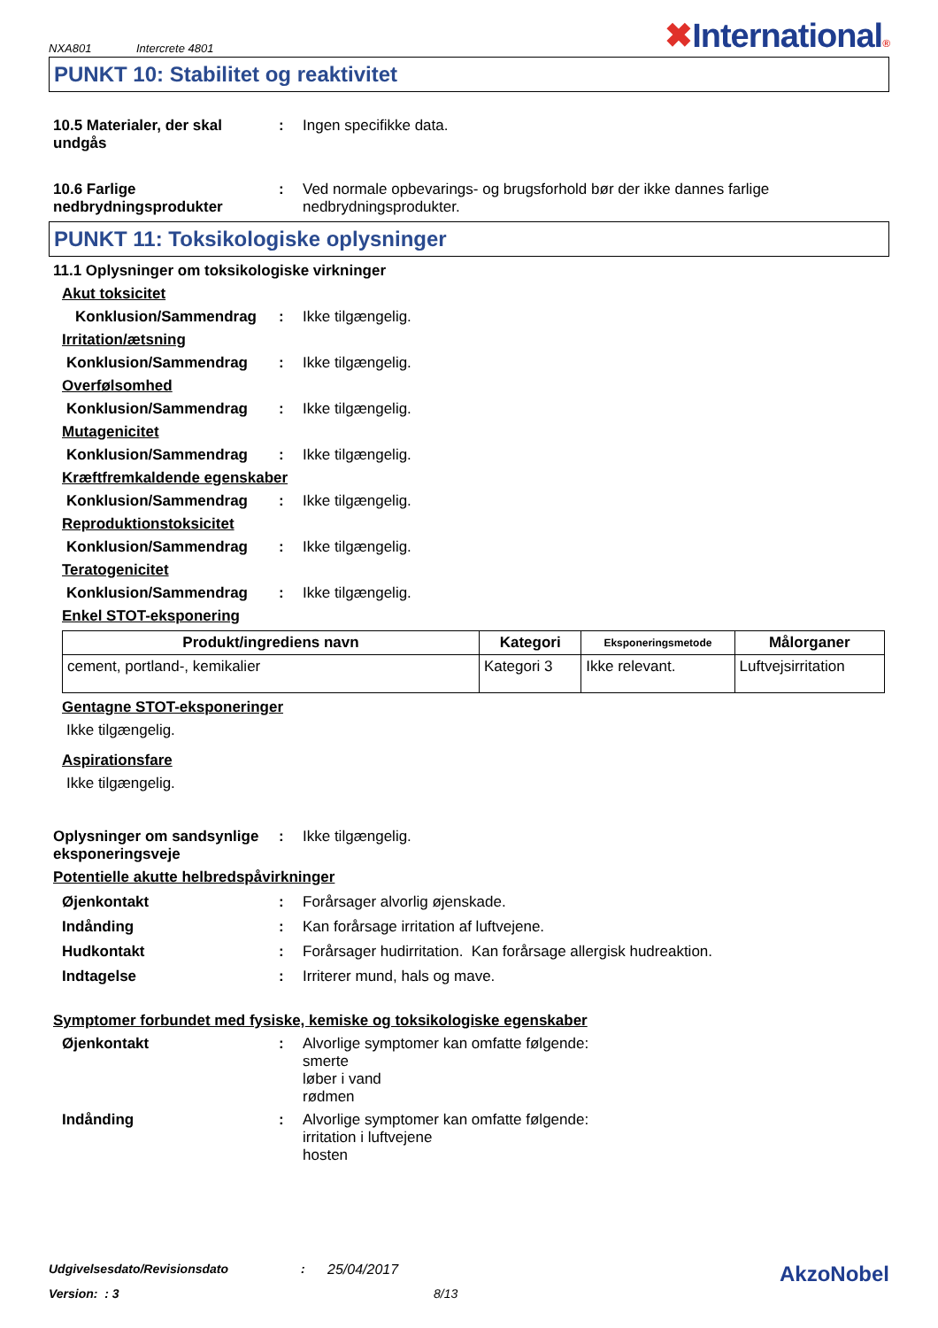NXA801 Intercrete 4801
✖International®
PUNKT 10: Stabilitet og reaktivitet
10.5 Materialer, der skal undgås
: Ingen specifikke data.
10.6 Farlige nedbrydningsprodukter
: Ved normale opbevarings- og brugsforhold bør der ikke dannes farlige nedbrydningsprodukter.
PUNKT 11: Toksikologiske oplysninger
11.1 Oplysninger om toksikologiske virkninger
Akut toksicitet
Konklusion/Sammendrag : Ikke tilgængelig.
Irritation/ætsning
Konklusion/Sammendrag : Ikke tilgængelig.
Overfølsomhed
Konklusion/Sammendrag : Ikke tilgængelig.
Mutagenicitet
Konklusion/Sammendrag : Ikke tilgængelig.
Kræftfremkaldende egenskaber
Konklusion/Sammendrag : Ikke tilgængelig.
Reproduktionstoksicitet
Konklusion/Sammendrag : Ikke tilgængelig.
Teratogenicitet
Konklusion/Sammendrag : Ikke tilgængelig.
Enkel STOT-eksponering
| Produkt/ingrediens navn | Kategori | Eksponeringsmetode | Målorganer |
| --- | --- | --- | --- |
| cement, portland-, kemikalier | Kategori 3 | Ikke relevant. | Luftvejsirritation |
Gentagne STOT-eksponeringer
Ikke tilgængelig.
Aspirationsfare
Ikke tilgængelig.
Oplysninger om sandsynlige eksponeringsveje
: Ikke tilgængelig.
Potentielle akutte helbredspåvirkninger
Øjenkontakt : Forårsager alvorlig øjenskade.
Indånding : Kan forårsage irritation af luftvejene.
Hudkontakt : Forårsager hudirritation. Kan forårsage allergisk hudreaktion.
Indtagelse : Irriterer mund, hals og mave.
Symptomer forbundet med fysiske, kemiske og toksikologiske egenskaber
Øjenkontakt : Alvorlige symptomer kan omfatte følgende:
smerte
løber i vand
rødmen
Indånding : Alvorlige symptomer kan omfatte følgende:
irritation i luftvejene
hosten
Udgivelsesdato/Revisionsdato: 25/04/2017 AkzoNobel
Version: : 3 8/13